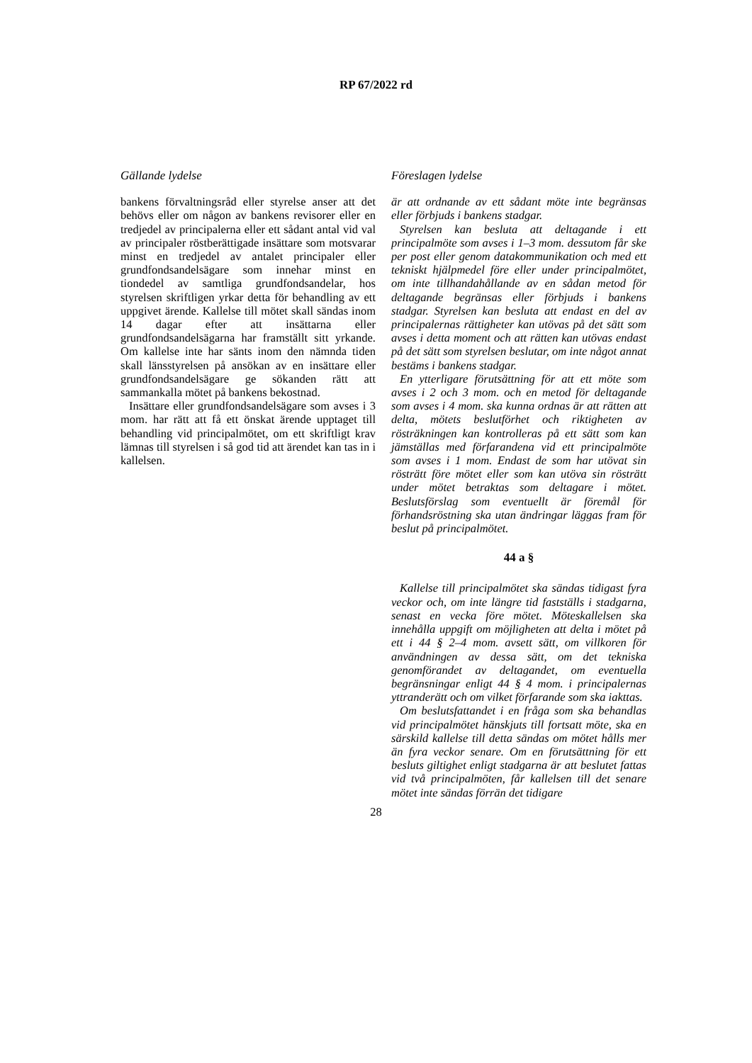RP 67/2022 rd
Gällande lydelse
bankens förvaltningsråd eller styrelse anser att det behövs eller om någon av bankens revisorer eller en tredjedel av principalerna eller ett sådant antal vid val av principaler röstberättigade insättare som motsvarar minst en tredjedel av antalet principaler eller grundfondsandelsägare som innehar minst en tiondedel av samtliga grundfondsandelar, hos styrelsen skriftligen yrkar detta för behandling av ett uppgivet ärende. Kallelse till mötet skall sändas inom 14 dagar efter att insättarna eller grundfondsandelsägarna har framställt sitt yrkande. Om kallelse inte har sänts inom den nämnda tiden skall länsstyrelsen på ansökan av en insättare eller grundfondsandelsägare ge sökanden rätt att sammankalla mötet på bankens bekostnad.
Insättare eller grundfondsandelsägare som avses i 3 mom. har rätt att få ett önskat ärende upptaget till behandling vid principalmötet, om ett skriftligt krav lämnas till styrelsen i så god tid att ärendet kan tas in i kallelsen.
Föreslagen lydelse
är att ordnande av ett sådant möte inte begränsas eller förbjuds i bankens stadgar.
Styrelsen kan besluta att deltagande i ett principalmöte som avses i 1–3 mom. dessutom får ske per post eller genom datakommunikation och med ett tekniskt hjälpmedel före eller under principalmötet, om inte tillhandahållande av en sådan metod för deltagande begränsas eller förbjuds i bankens stadgar. Styrelsen kan besluta att endast en del av principalernas rättigheter kan utövas på det sätt som avses i detta moment och att rätten kan utövas endast på det sätt som styrelsen beslutar, om inte något annat bestäms i bankens stadgar.
En ytterligare förutsättning för att ett möte som avses i 2 och 3 mom. och en metod för deltagande som avses i 4 mom. ska kunna ordnas är att rätten att delta, mötets beslutförhet och riktigheten av rösträkningen kan kontrolleras på ett sätt som kan jämställas med förfarandena vid ett principalmöte som avses i 1 mom. Endast de som har utövat sin rösträtt före mötet eller som kan utöva sin rösträtt under mötet betraktas som deltagare i mötet. Beslutsförslag som eventuellt är föremål för förhandsröstning ska utan ändringar läggas fram för beslut på principalmötet.
44 a §
Kallelse till principalmötet ska sändas tidigast fyra veckor och, om inte längre tid fastställs i stadgarna, senast en vecka före mötet. Möteskallelsen ska innehålla uppgift om möjligheten att delta i mötet på ett i 44 § 2–4 mom. avsett sätt, om villkoren för användningen av dessa sätt, om det tekniska genomförandet av deltagandet, om eventuella begränsningar enligt 44 § 4 mom. i principalernas yttranderätt och om vilket förfarande som ska iakttas.
Om beslutsfattandet i en fråga som ska behandlas vid principalmötet hänskjuts till fortsatt möte, ska en särskild kallelse till detta sändas om mötet hålls mer än fyra veckor senare. Om en förutsättning för ett besluts giltighet enligt stadgarna är att beslutet fattas vid två principalmöten, får kallelsen till det senare mötet inte sändas förrän det tidigare
28